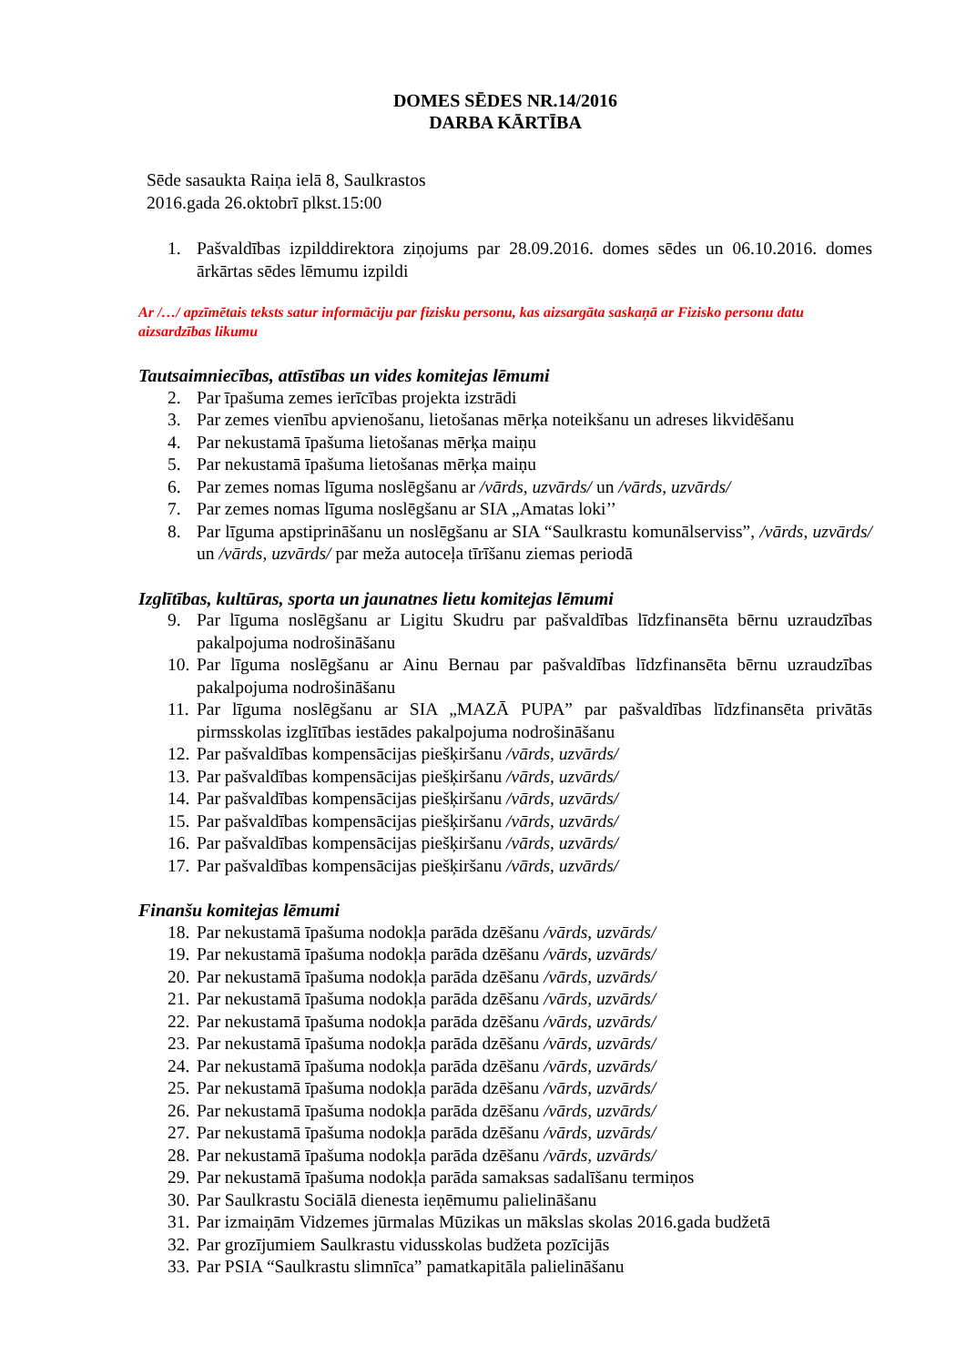DOMES SĒDES NR.14/2016
DARBA KĀRTĪBA
Sēde sasaukta Raiņa ielā 8, Saulkrastos
2016.gada 26.oktobrī plkst.15:00
1. Pašvaldības izpilddirektora ziņojums par 28.09.2016. domes sēdes un 06.10.2016. domes ārkārtas sēdes lēmumu izpildi
Ar /…/ apzīmētais teksts satur informāciju par fizisku personu, kas aizsargāta saskaņā ar Fizisko personu datu aizsardzības likumu
Tautsaimniecības, attīstības un vides komitejas lēmumi
2. Par īpašuma zemes ierīcības projekta izstrādi
3. Par zemes vienību apvienošanu, lietošanas mērķa noteikšanu un adreses likvidēšanu
4. Par nekustamā īpašuma lietošanas mērķa maiņu
5. Par nekustamā īpašuma lietošanas mērķa maiņu
6. Par zemes nomas līguma noslēgšanu ar /vārds, uzvārds/ un /vārds, uzvārds/
7. Par zemes nomas līguma noslēgšanu ar SIA „Amatas loki’’
8. Par līguma apstiprināšanu un noslēgšanu ar SIA “Saulkrastu komunālserviss”, /vārds, uzvārds/ un /vārds, uzvārds/ par meža autoceļa tīrīšanu ziemas periodā
Izglītības, kultūras, sporta un jaunatnes lietu komitejas lēmumi
9. Par līguma noslēgšanu ar Ligitu Skudru par pašvaldības līdzfinansēta bērnu uzraudzības pakalpojuma nodrošināšanu
10. Par līguma noslēgšanu ar Ainu Bernau par pašvaldības līdzfinansēta bērnu uzraudzības pakalpojuma nodrošināšanu
11. Par līguma noslēgšanu ar SIA „MAZĀ PUPA” par pašvaldības līdzfinansēta privātās pirmsskolas izglītības iestādes pakalpojuma nodrošināšanu
12. Par pašvaldības kompensācijas piešķiršanu /vārds, uzvārds/
13. Par pašvaldības kompensācijas piešķiršanu /vārds, uzvārds/
14. Par pašvaldības kompensācijas piešķiršanu /vārds, uzvārds/
15. Par pašvaldības kompensācijas piešķiršanu /vārds, uzvārds/
16. Par pašvaldības kompensācijas piešķiršanu /vārds, uzvārds/
17. Par pašvaldības kompensācijas piešķiršanu /vārds, uzvārds/
Finanšu komitejas lēmumi
18. Par nekustamā īpašuma nodokļa parāda dzēšanu /vārds, uzvārds/
19. Par nekustamā īpašuma nodokļa parāda dzēšanu /vārds, uzvārds/
20. Par nekustamā īpašuma nodokļa parāda dzēšanu /vārds, uzvārds/
21. Par nekustamā īpašuma nodokļa parāda dzēšanu /vārds, uzvārds/
22. Par nekustamā īpašuma nodokļa parāda dzēšanu /vārds, uzvārds/
23. Par nekustamā īpašuma nodokļa parāda dzēšanu /vārds, uzvārds/
24. Par nekustamā īpašuma nodokļa parāda dzēšanu /vārds, uzvārds/
25. Par nekustamā īpašuma nodokļa parāda dzēšanu /vārds, uzvārds/
26. Par nekustamā īpašuma nodokļa parāda dzēšanu /vārds, uzvārds/
27. Par nekustamā īpašuma nodokļa parāda dzēšanu /vārds, uzvārds/
28. Par nekustamā īpašuma nodokļa parāda dzēšanu /vārds, uzvārds/
29. Par nekustamā īpašuma nodokļa parāda samaksas sadalīšanu termiņos
30. Par Saulkrastu Sociālā dienesta ieņēmumu palielināšanu
31. Par izmaiņām Vidzemes jūrmalas Mūzikas un mākslas skolas 2016.gada budžetā
32. Par grozījumiem Saulkrastu vidusskolas budžeta pozīcijās
33. Par PSIA “Saulkrastu slimnīca” pamatkapitāla palielināšanu